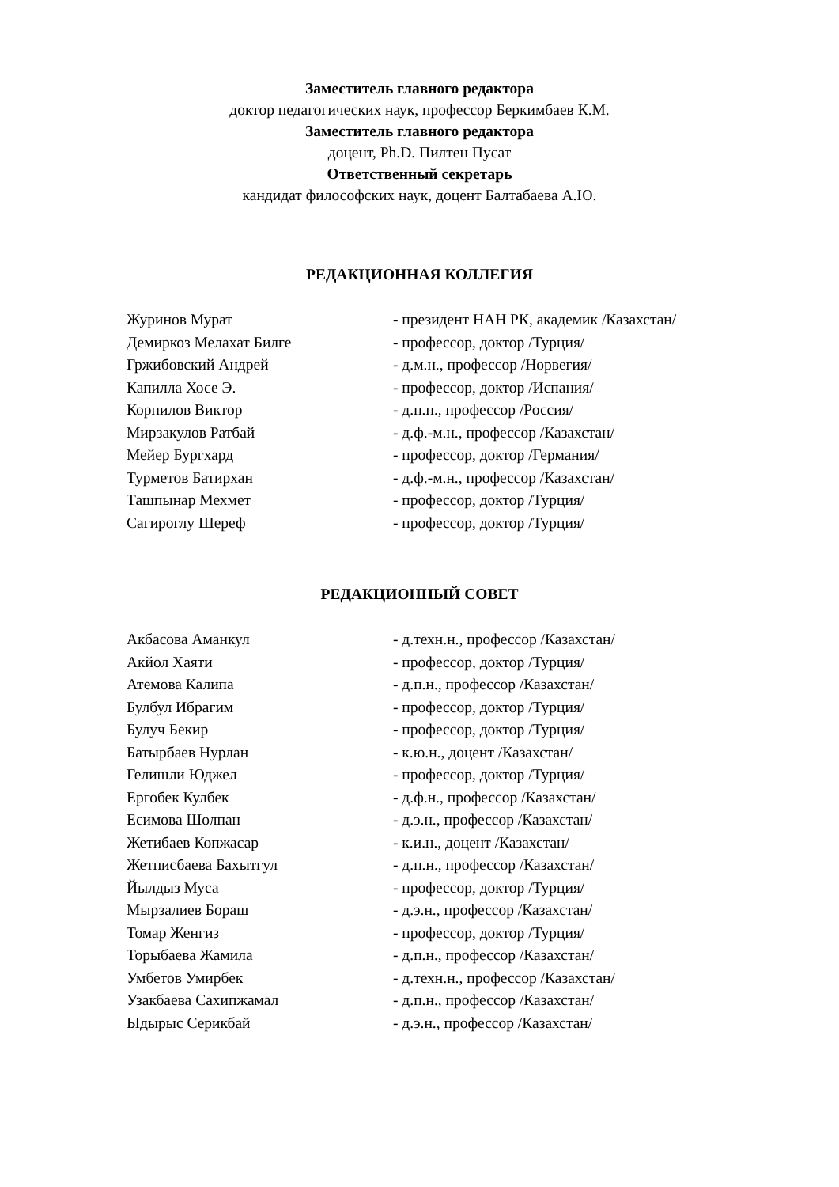Заместитель главного редактора
доктор педагогических наук, профессор Беркимбаев К.М.
Заместитель главного редактора
доцент, Ph.D. Пилтен Пусат
Ответственный секретарь
кандидат философских наук, доцент Балтабаева А.Ю.
РЕДАКЦИОННАЯ КОЛЛЕГИЯ
| Журинов Мурат | - президент НАН РК, академик /Казахстан/ |
| Демиркоз Мелахат Билге | - профессор, доктор /Турция/ |
| Гржибовский Андрей | - д.м.н., профессор /Норвегия/ |
| Капилла Хосе Э. | - профессор, доктор /Испания/ |
| Корнилов Виктор | - д.п.н., профессор /Россия/ |
| Мирзакулов Ратбай | - д.ф.-м.н., профессор /Казахстан/ |
| Мейер Бургхард | - профессор, доктор /Германия/ |
| Турметов Батирхан | - д.ф.-м.н., профессор /Казахстан/ |
| Ташпынар Мехмет | - профессор, доктор /Турция/ |
| Сагироглу Шереф | - профессор, доктор /Турция/ |
РЕДАКЦИОННЫЙ СОВЕТ
| Акбасова Аманкул | - д.техн.н., профессор /Казахстан/ |
| Акйол Хаяти | - профессор, доктор /Турция/ |
| Атемова Калипа | - д.п.н., профессор /Казахстан/ |
| Булбул Ибрагим | - профессор, доктор /Турция/ |
| Булуч Бекир | - профессор, доктор /Турция/ |
| Батырбаев Нурлан | - к.ю.н., доцент /Казахстан/ |
| Гелишли Юджел | - профессор, доктор /Турция/ |
| Ергобек Кулбек | - д.ф.н., профессор /Казахстан/ |
| Есимова Шолпан | - д.э.н., профессор /Казахстан/ |
| Жетибаев Копжасар | - к.и.н., доцент /Казахстан/ |
| Жетписбаева Бахытгул | - д.п.н., профессор /Казахстан/ |
| Йылдыз Муса | - профессор, доктор /Турция/ |
| Мырзалиев Бораш | - д.э.н., профессор /Казахстан/ |
| Томар Женгиз | - профессор, доктор /Турция/ |
| Торыбаева Жамила | - д.п.н., профессор /Казахстан/ |
| Умбетов Умирбек | - д.техн.н., профессор /Казахстан/ |
| Узакбаева Сахипжамал | - д.п.н., профессор /Казахстан/ |
| Ыдырыс Серикбай | - д.э.н., профессор /Казахстан/ |